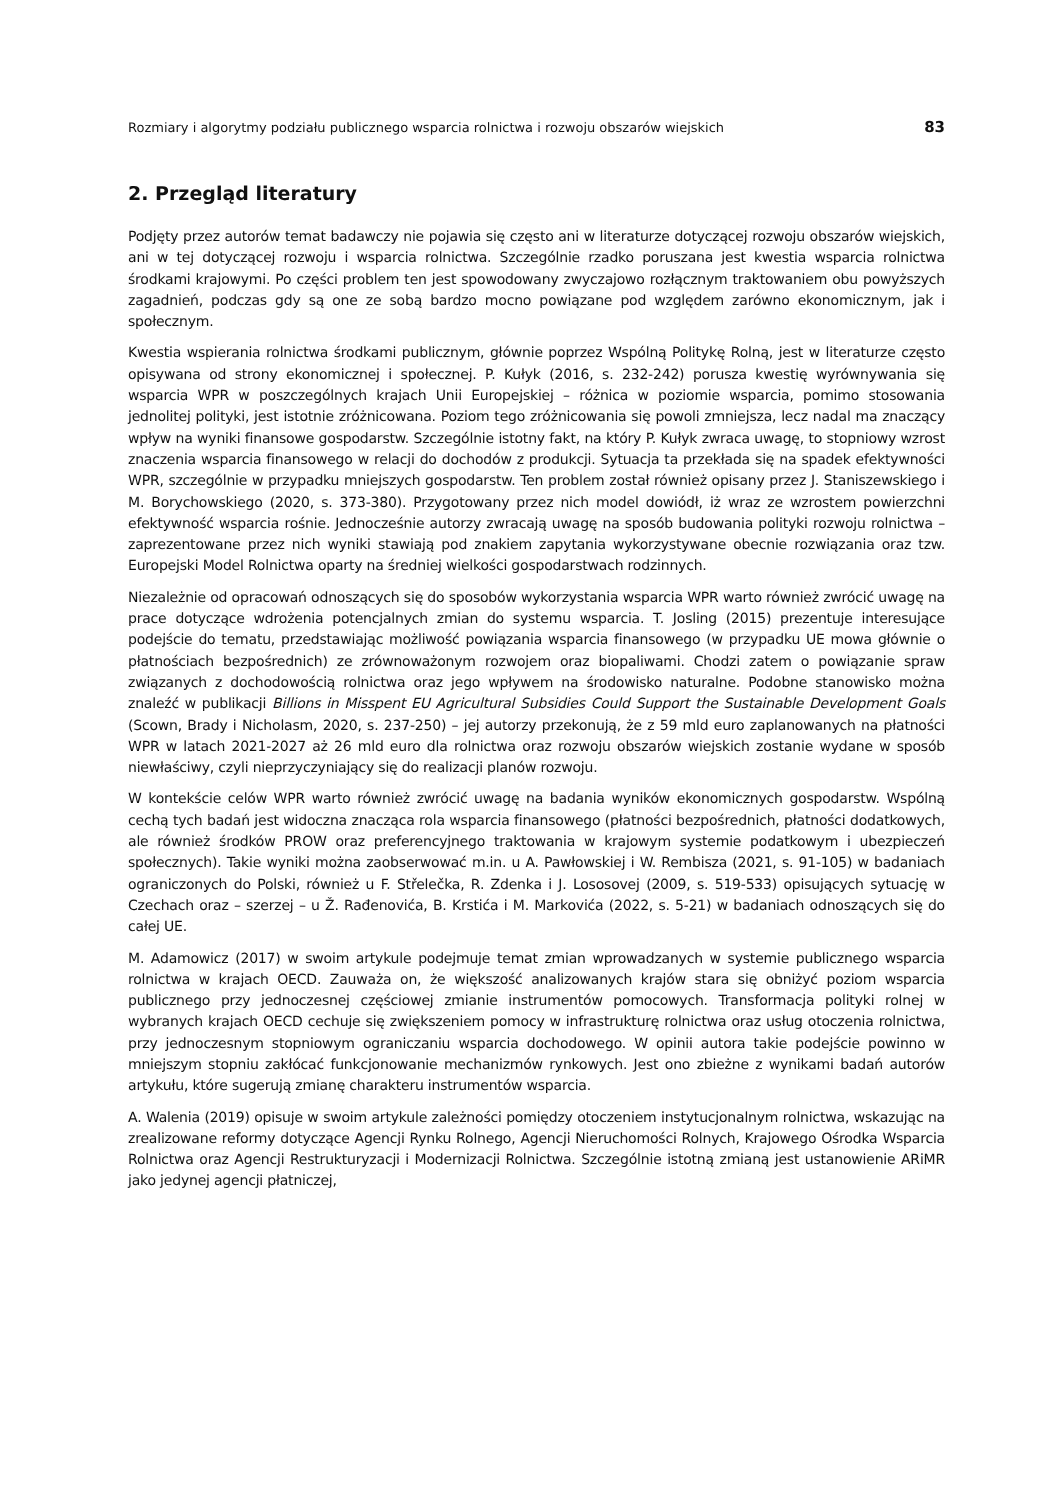Rozmiary i algorytmy podziału publicznego wsparcia rolnictwa i rozwoju obszarów wiejskich 83
2. Przegląd literatury
Podjęty przez autorów temat badawczy nie pojawia się często ani w literaturze dotyczącej rozwoju obszarów wiejskich, ani w tej dotyczącej rozwoju i wsparcia rolnictwa. Szczególnie rzadko poruszana jest kwestia wsparcia rolnictwa środkami krajowymi. Po części problem ten jest spowodowany zwyczajowo rozłącznym traktowaniem obu powyższych zagadnień, podczas gdy są one ze sobą bardzo mocno powiązane pod względem zarówno ekonomicznym, jak i społecznym.
Kwestia wspierania rolnictwa środkami publicznym, głównie poprzez Wspólną Politykę Rolną, jest w literaturze często opisywana od strony ekonomicznej i społecznej. P. Kułyk (2016, s. 232-242) porusza kwestię wyrównywania się wsparcia WPR w poszczególnych krajach Unii Europejskiej – różnica w poziomie wsparcia, pomimo stosowania jednolitej polityki, jest istotnie zróżnicowana. Poziom tego zróżnicowania się powoli zmniejsza, lecz nadal ma znaczący wpływ na wyniki finansowe gospodarstw. Szczególnie istotny fakt, na który P. Kułyk zwraca uwagę, to stopniowy wzrost znaczenia wsparcia finansowego w relacji do dochodów z produkcji. Sytuacja ta przekłada się na spadek efektywności WPR, szczególnie w przypadku mniejszych gospodarstw. Ten problem został również opisany przez J. Staniszewskiego i M. Borychowskiego (2020, s. 373-380). Przygotowany przez nich model dowiódł, iż wraz ze wzrostem powierzchni efektywność wsparcia rośnie. Jednocześnie autorzy zwracają uwagę na sposób budowania polityki rozwoju rolnictwa – zaprezentowane przez nich wyniki stawiają pod znakiem zapytania wykorzystywane obecnie rozwiązania oraz tzw. Europejski Model Rolnictwa oparty na średniej wielkości gospodarstwach rodzinnych.
Niezależnie od opracowań odnoszących się do sposobów wykorzystania wsparcia WPR warto również zwrócić uwagę na prace dotyczące wdrożenia potencjalnych zmian do systemu wsparcia. T. Josling (2015) prezentuje interesujące podejście do tematu, przedstawiając możliwość powiązania wsparcia finansowego (w przypadku UE mowa głównie o płatnościach bezpośrednich) ze zrównoważonym rozwojem oraz biopaliwami. Chodzi zatem o powiązanie spraw związanych z dochodowością rolnictwa oraz jego wpływem na środowisko naturalne. Podobne stanowisko można znaleźć w publikacji Billions in Misspent EU Agricultural Subsidies Could Support the Sustainable Development Goals (Scown, Brady i Nicholasm, 2020, s. 237-250) – jej autorzy przekonują, że z 59 mld euro zaplanowanych na płatności WPR w latach 2021-2027 aż 26 mld euro dla rolnictwa oraz rozwoju obszarów wiejskich zostanie wydane w sposób niewłaściwy, czyli nieprzyczyniający się do realizacji planów rozwoju.
W kontekście celów WPR warto również zwrócić uwagę na badania wyników ekonomicznych gospodarstw. Wspólną cechą tych badań jest widoczna znacząca rola wsparcia finansowego (płatności bezpośrednich, płatności dodatkowych, ale również środków PROW oraz preferencyjnego traktowania w krajowym systemie podatkowym i ubezpieczeń społecznych). Takie wyniki można zaobserwować m.in. u A. Pawłowskiej i W. Rembisza (2021, s. 91-105) w badaniach ograniczonych do Polski, również u F. Střelečka, R. Zdenka i J. Lososovej (2009, s. 519-533) opisujących sytuację w Czechach oraz – szerzej – u Ž. Rađenovića, B. Krstića i M. Markovića (2022, s. 5-21) w badaniach odnoszących się do całej UE.
M. Adamowicz (2017) w swoim artykule podejmuje temat zmian wprowadzanych w systemie publicznego wsparcia rolnictwa w krajach OECD. Zauważa on, że większość analizowanych krajów stara się obniżyć poziom wsparcia publicznego przy jednoczesnej częściowej zmianie instrumentów pomocowych. Transformacja polityki rolnej w wybranych krajach OECD cechuje się zwiększeniem pomocy w infrastrukturę rolnictwa oraz usług otoczenia rolnictwa, przy jednoczesnym stopniowym ograniczaniu wsparcia dochodowego. W opinii autora takie podejście powinno w mniejszym stopniu zakłócać funkcjonowanie mechanizmów rynkowych. Jest ono zbieżne z wynikami badań autorów artykułu, które sugerują zmianę charakteru instrumentów wsparcia.
A. Walenia (2019) opisuje w swoim artykule zależności pomiędzy otoczeniem instytucjonalnym rolnictwa, wskazując na zrealizowane reformy dotyczące Agencji Rynku Rolnego, Agencji Nieruchomości Rolnych, Krajowego Ośrodka Wsparcia Rolnictwa oraz Agencji Restrukturyzacji i Modernizacji Rolnictwa. Szczególnie istotną zmianą jest ustanowienie ARiMR jako jedynej agencji płatniczej,